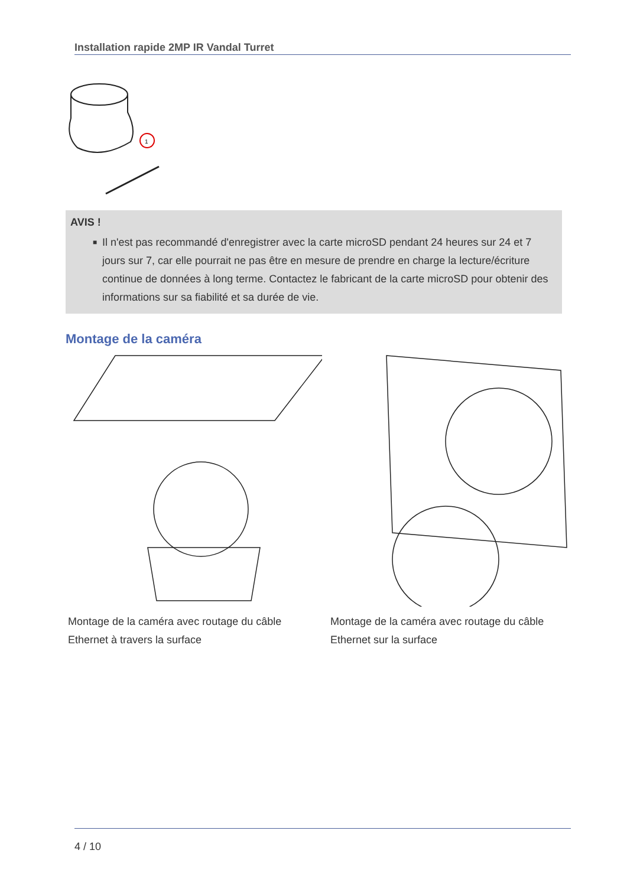Installation rapide 2MP IR Vandal Turret
1
AVIS !
■ Il n'est pas recommandé d'enregistrer avec la carte microSD pendant 24 heures sur 24 et 7 jours sur 7, car elle pourrait ne pas être en mesure de prendre en charge la lecture/écriture continue de données à long terme. Contactez le fabricant de la carte microSD pour obtenir des informations sur sa fiabilité et sa durée de vie.
Montage de la caméra
Montage de la caméra avec routage du câble Ethernet à travers la surface
Montage de la caméra avec routage du câble Ethernet sur la surface
4 / 10